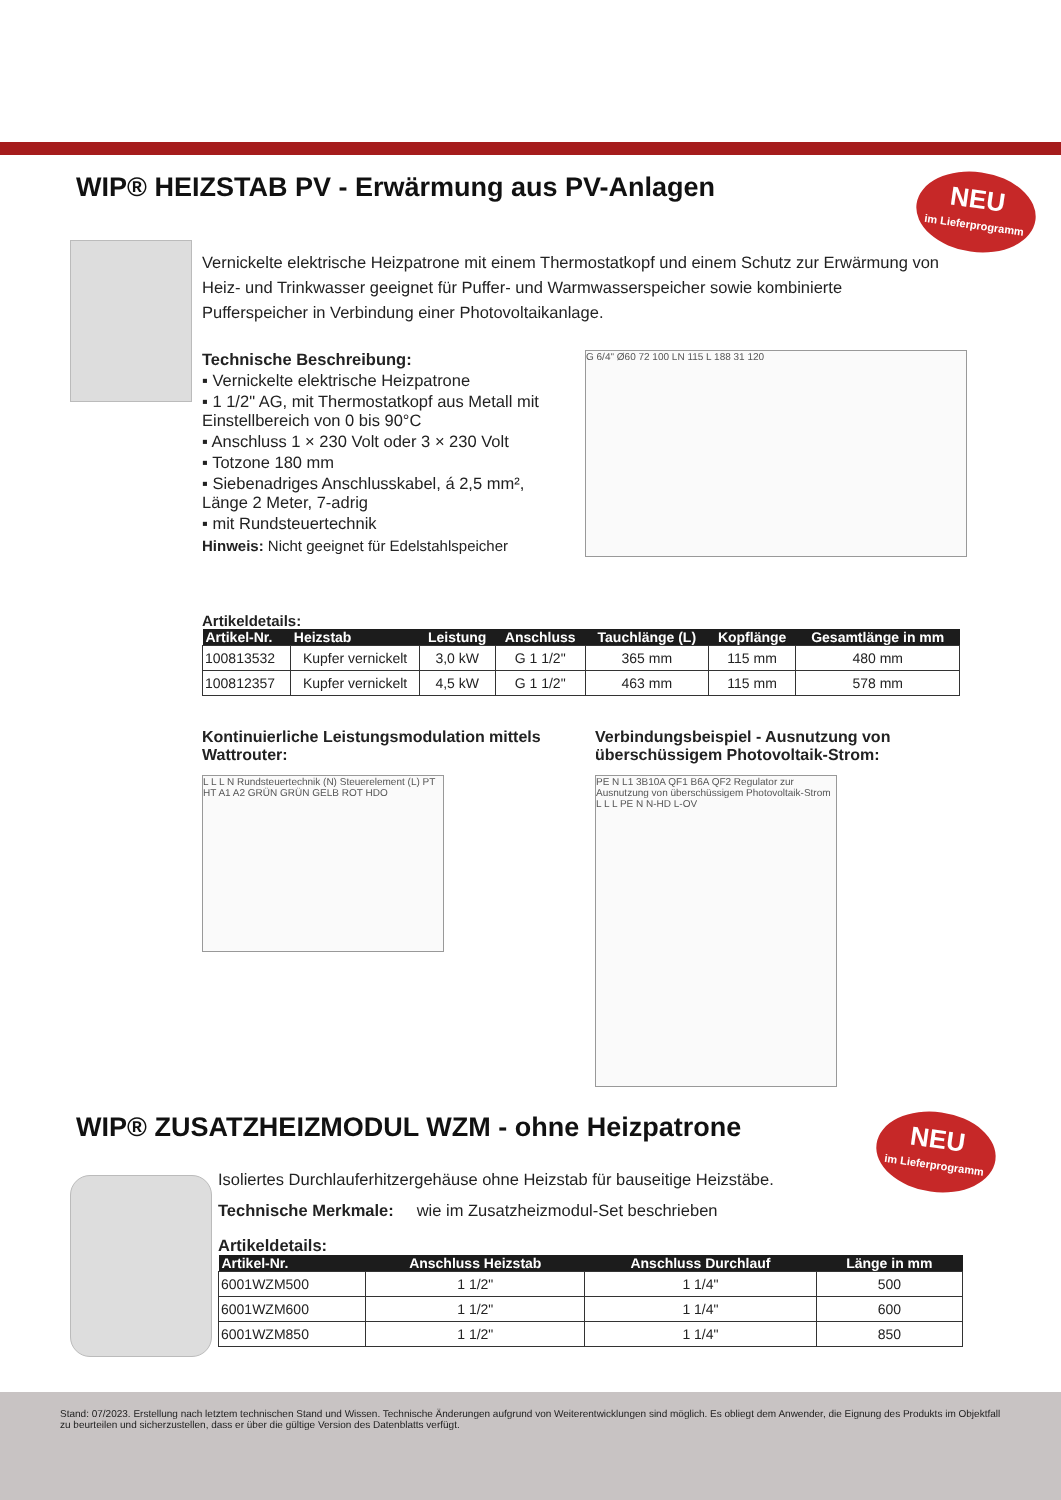WIP® HEIZSTAB PV - Erwärmung aus PV-Anlagen
NEU
im Lieferprogramm
Vernickelte elektrische Heizpatrone mit einem Thermostatkopf und einem Schutz zur Erwärmung von Heiz- und Trinkwasser geeignet für Puffer- und Warmwasserspeicher sowie kombinierte Pufferspeicher in Verbindung einer Photovoltaikanlage.
Technische Beschreibung:
▪ Vernickelte elektrische Heizpatrone
▪ 1 1/2" AG, mit Thermostatkopf aus Metall mit Einstellbereich von 0 bis 90°C
▪ Anschluss 1 × 230 Volt oder 3 × 230 Volt
▪ Totzone 180 mm
▪ Siebenadriges Anschlusskabel, á 2,5 mm², Länge 2 Meter, 7-adrig
▪ mit Rundsteuertechnik
Hinweis: Nicht geeignet für Edelstahlspeicher
G 6/4" Ø60 72 100 LN 115 L 188 31 120
Artikeldetails:
| Artikel-Nr. | Heizstab | Leistung | Anschluss | Tauchlänge (L) | Kopflänge | Gesamtlänge in mm |
| --- | --- | --- | --- | --- | --- | --- |
| 100813532 | Kupfer vernickelt | 3,0 kW | G 1 1/2" | 365 mm | 115 mm | 480 mm |
| 100812357 | Kupfer vernickelt | 4,5 kW | G 1 1/2" | 463 mm | 115 mm | 578 mm |
Kontinuierliche Leistungsmodulation mittels Wattrouter:
L L L N Rundsteuertechnik (N) Steuerelement (L) PT HT A1 A2 GRÜN GRÜN GELB ROT HDO
Verbindungsbeispiel - Ausnutzung von überschüssigem Photovoltaik-Strom:
PE N L1 3B10A QF1 B6A QF2 Regulator zur Ausnutzung von überschüssigem Photovoltaik-Strom L L L PE N N-HD L-OV
WIP® ZUSATZHEIZMODUL WZM - ohne Heizpatrone
NEU
im Lieferprogramm
Isoliertes Durchlauferhitzergehäuse ohne Heizstab für bauseitige Heizstäbe.
Technische Merkmale: wie im Zusatzheizmodul-Set beschrieben
Artikeldetails:
| Artikel-Nr. | Anschluss Heizstab | Anschluss Durchlauf | Länge in mm |
| --- | --- | --- | --- |
| 6001WZM500 | 1 1/2" | 1 1/4" | 500 |
| 6001WZM600 | 1 1/2" | 1 1/4" | 600 |
| 6001WZM850 | 1 1/2" | 1 1/4" | 850 |
Stand: 07/2023. Erstellung nach letztem technischen Stand und Wissen. Technische Änderungen aufgrund von Weiterentwicklungen sind möglich. Es obliegt dem Anwender, die Eignung des Produkts im Objektfall zu beurteilen und sicherzustellen, dass er über die gültige Version des Datenblatts verfügt.